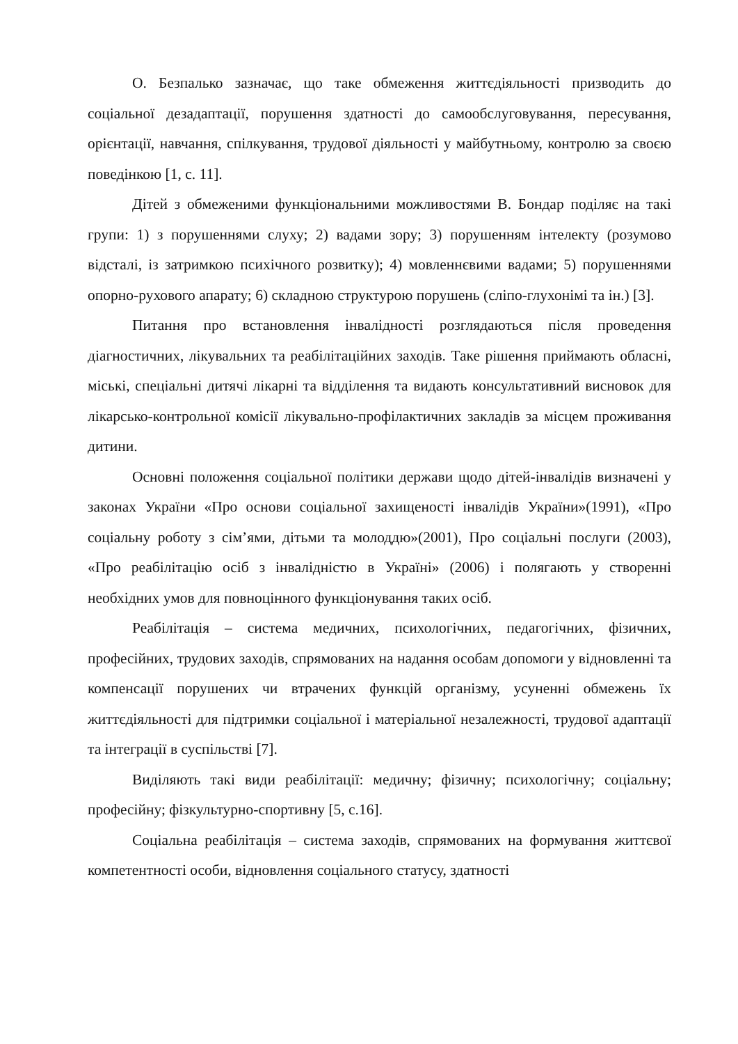О. Безпалько зазначає, що таке обмеження життєдіяльності призводить до соціальної дезадаптації, порушення здатності до самообслуговування, пересування, орієнтації, навчання, спілкування, трудової діяльності у майбутньому, контролю за своєю поведінкою [1, с. 11].
Дітей з обмеженими функціональними можливостями В. Бондар поділяє на такі групи: 1) з порушеннями слуху; 2) вадами зору; 3) порушенням інтелекту (розумово відсталі, із затримкою психічного розвитку); 4) мовленнєвими вадами; 5) порушеннями опорно-рухового апарату; 6) складною структурою порушень (сліпо-глухонімі та ін.) [3].
Питання про встановлення інвалідності розглядаються після проведення діагностичних, лікувальних та реабілітаційних заходів. Таке рішення приймають обласні, міські, спеціальні дитячі лікарні та відділення та видають консультативний висновок для лікарсько-контрольної комісії лікувально-профілактичних закладів за місцем проживання дитини.
Основні положення соціальної політики держави щодо дітей-інвалідів визначені у законах України «Про основи соціальної захищеності інвалідів України»(1991), «Про соціальну роботу з сім’ями, дітьми та молоддю»(2001), Про соціальні послуги (2003), «Про реабілітацію осіб з інвалідністю в Україні» (2006) і полягають у створенні необхідних умов для повноцінного функціонування таких осіб.
Реабілітація – система медичних, психологічних, педагогічних, фізичних, професійних, трудових заходів, спрямованих на надання особам допомоги у відновленні та компенсації порушених чи втрачених функцій організму, усуненні обмежень їх життєдіяльності для підтримки соціальної і матеріальної незалежності, трудової адаптації та інтеграції в суспільстві [7].
Виділяють такі види реабілітації: медичну; фізичну; психологічну; соціальну; професійну; фізкультурно-спортивну [5, с.16].
Соціальна реабілітація – система заходів, спрямованих на формування життєвої компетентності особи, відновлення соціального статусу, здатності